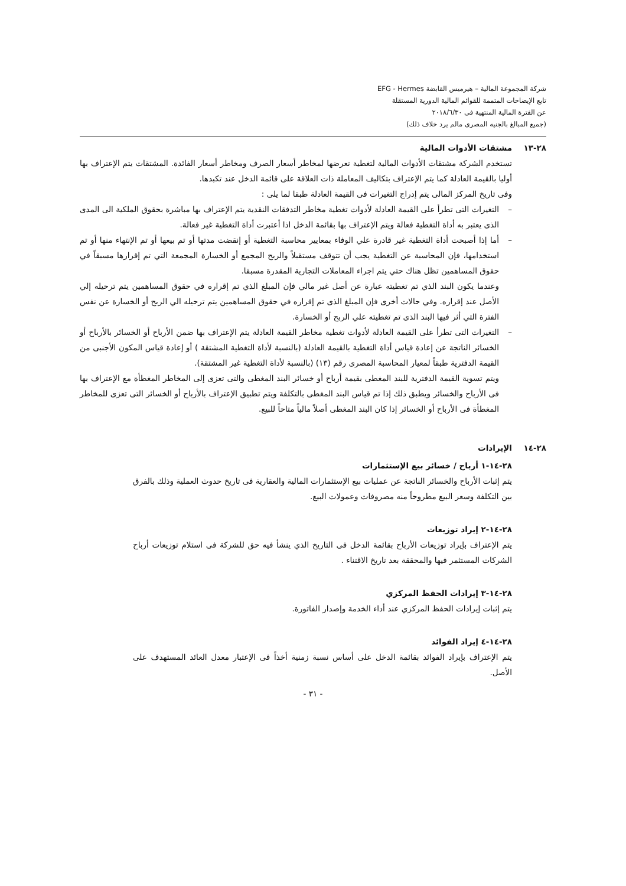شركة المجموعة المالية – هيرميس القابضة EFG - Hermes
تابع الإيضاحات المتممة للقوائم المالية الدورية المستقلة
عن الفترة المالية المنتهية فى ٢٠١٨/٦/٣٠
(جميع المبالغ بالجنيه المصرى مالم يرد خلاف ذلك)
٢٨-١٣ مشتقات الأدوات المالية
تستخدم الشركة مشتقات الأدوات المالية لتغطية تعرضها لمخاطر أسعار الصرف ومخاطر أسعار الفائدة. المشتقات يتم الإعتراف بها أوليا بالقيمة العادلة كما يتم الإعتراف بتكاليف المعاملة ذات العلاقة على قائمة الدخل عند تكبدها.
وفى تاريخ المركز المالى يتم إدراج التغيرات فى القيمة العادلة طبقا لما يلى :
– التغيرات التى تطرأ على القيمة العادلة لأدوات تغطية مخاطر التدفقات النقدية يتم الإعتراف بها مباشرة بحقوق الملكية الى المدى الذى يعتبر به أداة التغطية فعالة ويتم الإعتراف بها بقائمة الدخل اذا أعتبرت أداة التغطية غير فعالة.
– أما إذا أصبحت أداة التغطية غير قادرة علي الوفاء بمعايير محاسبة التغطية أو إنقضت مدتها أو تم بيعها أو تم الإنتهاء منها أو تم استخدامها، فإن المحاسبة عن التغطية يجب أن تتوقف مستقبلاً والربح المجمع أو الخسارة المجمعة التي تم إقرارها مسبقاً في حقوق المساهمين تظل هناك حتي يتم اجراء المعاملات التجارية المقدرة مسبقا.
وعندما يكون البند الذي تم تغطيته عبارة عن أصل غير مالي فإن المبلغ الذي تم إقراره في حقوق المساهمين يتم ترحيله إلي الأصل عند إقراره. وفي حالات أخرى فإن المبلغ الذى تم إقراره في حقوق المساهمين يتم ترحيله الي الربح أو الخسارة عن نفس الفترة التي أثر فيها البند الذى تم تغطيته علي الربح أو الخسارة.
– التغيرات التى تطرأ على القيمة العادلة لأدوات تغطية مخاطر القيمة العادلة يتم الإعتراف بها ضمن الأرباح أو الخسائر بالأرباح أو الخسائر الناتجة عن إعادة قياس أداة التغطية بالقيمة العادلة (بالنسبة لأداة التغطية المشتقة ) أو إعادة قياس المكون الأجنبى من القيمة الدفترية طبقاً لمعيار المحاسبة المصرى رقم (١٣) (بالنسبة لأداة التغطية غير المشتقة).
ويتم تسوية القيمة الدفترية للبند المغطى بقيمة أرباح أو خسائر البند المغطى والتى تعزى إلى المخاطر المغطأة مع الإعتراف بها فى الأرباح والخسائر ويطبق ذلك إذا تم قياس البند المغطى بالتكلفة ويتم تطبيق الإعتراف بالأرباح أو الخسائر التى تعزى للمخاطر المغطأة فى الأرباح أو الخسائر إذا كان البند المغطى أصلاً مالياً متاحاً للبيع.
٢٨-١٤ الإيرادات
٢٨-١٤-١ أرباح / خسائر بيع الإستثمارات
يتم إثبات الأرباح والخسائر الناتجة عن عمليات بيع الإستثمارات المالية والعقارية فى تاريخ حدوث العملية وذلك بالفرق بين التكلفة وسعر البيع مطروحاً منه مصروفات وعمولات البيع.
٢٨-١٤-٢ إيراد توزيعات
يتم الإعتراف بإيراد توزيعات الأرباح بقائمة الدخل فى التاريخ الذي ينشأ فيه حق للشركة فى استلام توزيعات أرباح الشركات المستثمر فيها والمحققة بعد تاريخ الاقتناء .
٢٨-١٤-٣ إيرادات الحفظ المركزي
يتم إثبات إيرادات الحفظ المركزي عند أداء الخدمة وإصدار الفاتورة.
٢٨-١٤-٤ إيراد الفوائد
يتم الإعتراف بإيراد الفوائد بقائمة الدخل على أساس نسبة زمنية أخذاً فى الإعتبار معدل العائد المستهدف على الأصل.
- ٣١ -